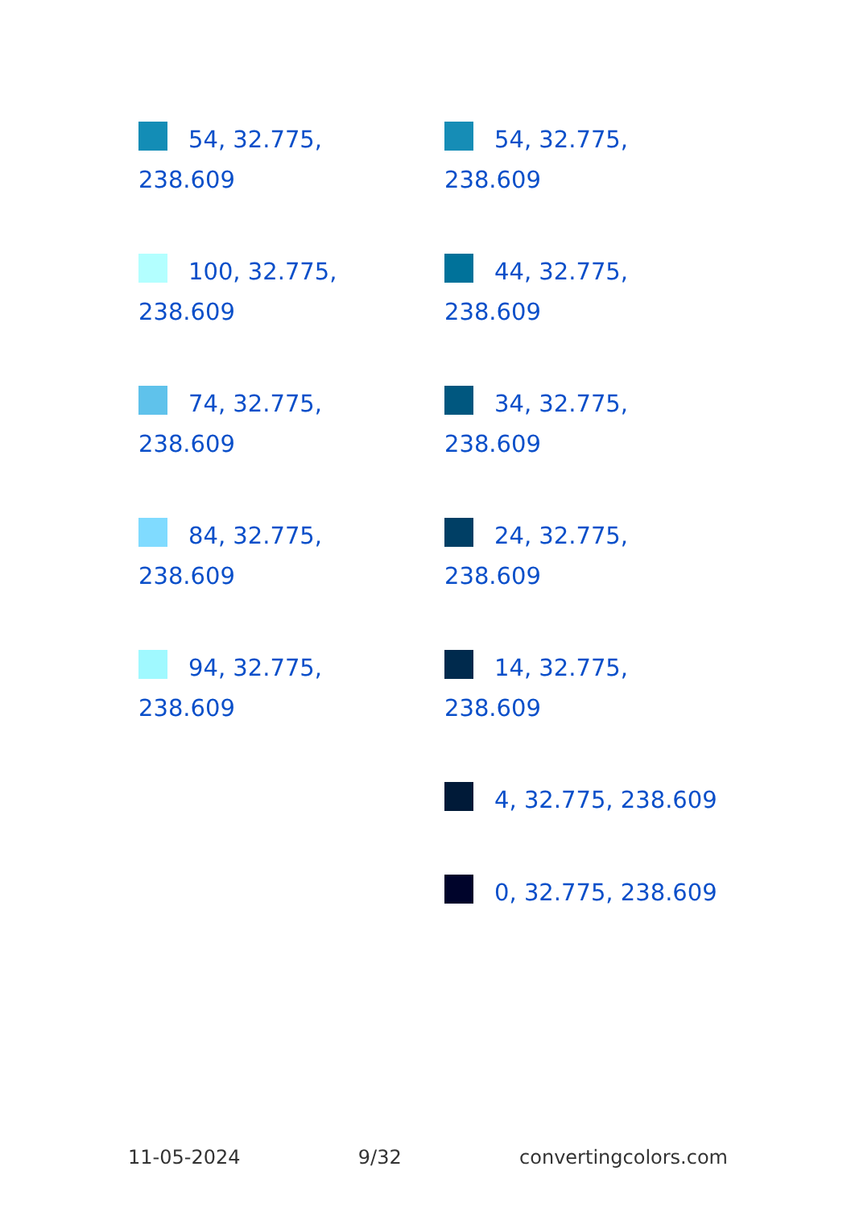54, 32.775,
238.609
100, 32.775,
238.609
74, 32.775,
238.609
84, 32.775,
238.609
94, 32.775,
238.609
54, 32.775,
238.609
44, 32.775,
238.609
34, 32.775,
238.609
24, 32.775,
238.609
14, 32.775,
238.609
4, 32.775, 238.609
0, 32.775, 238.609
11-05-2024 9/32 convertingcolors.com